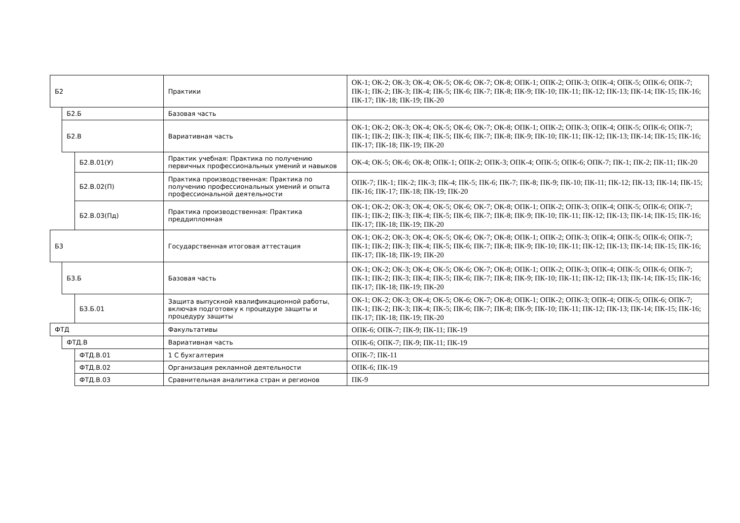| Б2 | | | Практики | ОК-1; ОК-2; ОК-3; ОК-4; ОК-5; ОК-6; ОК-7; ОК-8; ОПК-1; ОПК-2; ОПК-3; ОПК-4; ОПК-5; ОПК-6; ОПК-7; ПК-1; ПК-2; ПК-3; ПК-4; ПК-5; ПК-6; ПК-7; ПК-8; ПК-9; ПК-10; ПК-11; ПК-12; ПК-13; ПК-14; ПК-15; ПК-16; ПК-17; ПК-18; ПК-19; ПК-20 |
| | Б2.Б | | Базовая часть | |
| | Б2.В | | Вариативная часть | ОК-1; ОК-2; ОК-3; ОК-4; ОК-5; ОК-6; ОК-7; ОК-8; ОПК-1; ОПК-2; ОПК-3; ОПК-4; ОПК-5; ОПК-6; ОПК-7; ПК-1; ПК-2; ПК-3; ПК-4; ПК-5; ПК-6; ПК-7; ПК-8; ПК-9; ПК-10; ПК-11; ПК-12; ПК-13; ПК-14; ПК-15; ПК-16; ПК-17; ПК-18; ПК-19; ПК-20 |
| | | Б2.В.01(У) | Практик учебная: Практика по получению первичных профессиональных умений и навыков | ОК-4; ОК-5; ОК-6; ОК-8; ОПК-1; ОПК-2; ОПК-3; ОПК-4; ОПК-5; ОПК-6; ОПК-7; ПК-1; ПК-2; ПК-11; ПК-20 |
| | | Б2.В.02(П) | Практика производственная: Практика по получению профессиональных умений и опыта профессиональной деятельности | ОПК-7; ПК-1; ПК-2; ПК-3; ПК-4; ПК-5; ПК-6; ПК-7; ПК-8; ПК-9; ПК-10; ПК-11; ПК-12; ПК-13; ПК-14; ПК-15; ПК-16; ПК-17; ПК-18; ПК-19; ПК-20 |
| | | Б2.В.03(Пд) | Практика производственная: Практика преддипломная | ОК-1; ОК-2; ОК-3; ОК-4; ОК-5; ОК-6; ОК-7; ОК-8; ОПК-1; ОПК-2; ОПК-3; ОПК-4; ОПК-5; ОПК-6; ОПК-7; ПК-1; ПК-2; ПК-3; ПК-4; ПК-5; ПК-6; ПК-7; ПК-8; ПК-9; ПК-10; ПК-11; ПК-12; ПК-13; ПК-14; ПК-15; ПК-16; ПК-17; ПК-18; ПК-19; ПК-20 |
| Б3 | | | Государственная итоговая аттестация | ОК-1; ОК-2; ОК-3; ОК-4; ОК-5; ОК-6; ОК-7; ОК-8; ОПК-1; ОПК-2; ОПК-3; ОПК-4; ОПК-5; ОПК-6; ОПК-7; ПК-1; ПК-2; ПК-3; ПК-4; ПК-5; ПК-6; ПК-7; ПК-8; ПК-9; ПК-10; ПК-11; ПК-12; ПК-13; ПК-14; ПК-15; ПК-16; ПК-17; ПК-18; ПК-19; ПК-20 |
| | Б3.Б | | Базовая часть | ОК-1; ОК-2; ОК-3; ОК-4; ОК-5; ОК-6; ОК-7; ОК-8; ОПК-1; ОПК-2; ОПК-3; ОПК-4; ОПК-5; ОПК-6; ОПК-7; ПК-1; ПК-2; ПК-3; ПК-4; ПК-5; ПК-6; ПК-7; ПК-8; ПК-9; ПК-10; ПК-11; ПК-12; ПК-13; ПК-14; ПК-15; ПК-16; ПК-17; ПК-18; ПК-19; ПК-20 |
| | | Б3.Б.01 | Защита выпускной квалификационной работы, включая подготовку к процедуре защиты и процедуру защиты | ОК-1; ОК-2; ОК-3; ОК-4; ОК-5; ОК-6; ОК-7; ОК-8; ОПК-1; ОПК-2; ОПК-3; ОПК-4; ОПК-5; ОПК-6; ОПК-7; ПК-1; ПК-2; ПК-3; ПК-4; ПК-5; ПК-6; ПК-7; ПК-8; ПК-9; ПК-10; ПК-11; ПК-12; ПК-13; ПК-14; ПК-15; ПК-16; ПК-17; ПК-18; ПК-19; ПК-20 |
| ФТД | | | Факультативы | ОПК-6; ОПК-7; ПК-9; ПК-11; ПК-19 |
| | ФТД.В | | Вариативная часть | ОПК-6; ОПК-7; ПК-9; ПК-11; ПК-19 |
| | | ФТД.В.01 | 1 С бухгалтерия | ОПК-7; ПК-11 |
| | | ФТД.В.02 | Организация рекламной деятельности | ОПК-6; ПК-19 |
| | | ФТД.В.03 | Сравнительная аналитика стран и регионов | ПК-9 |